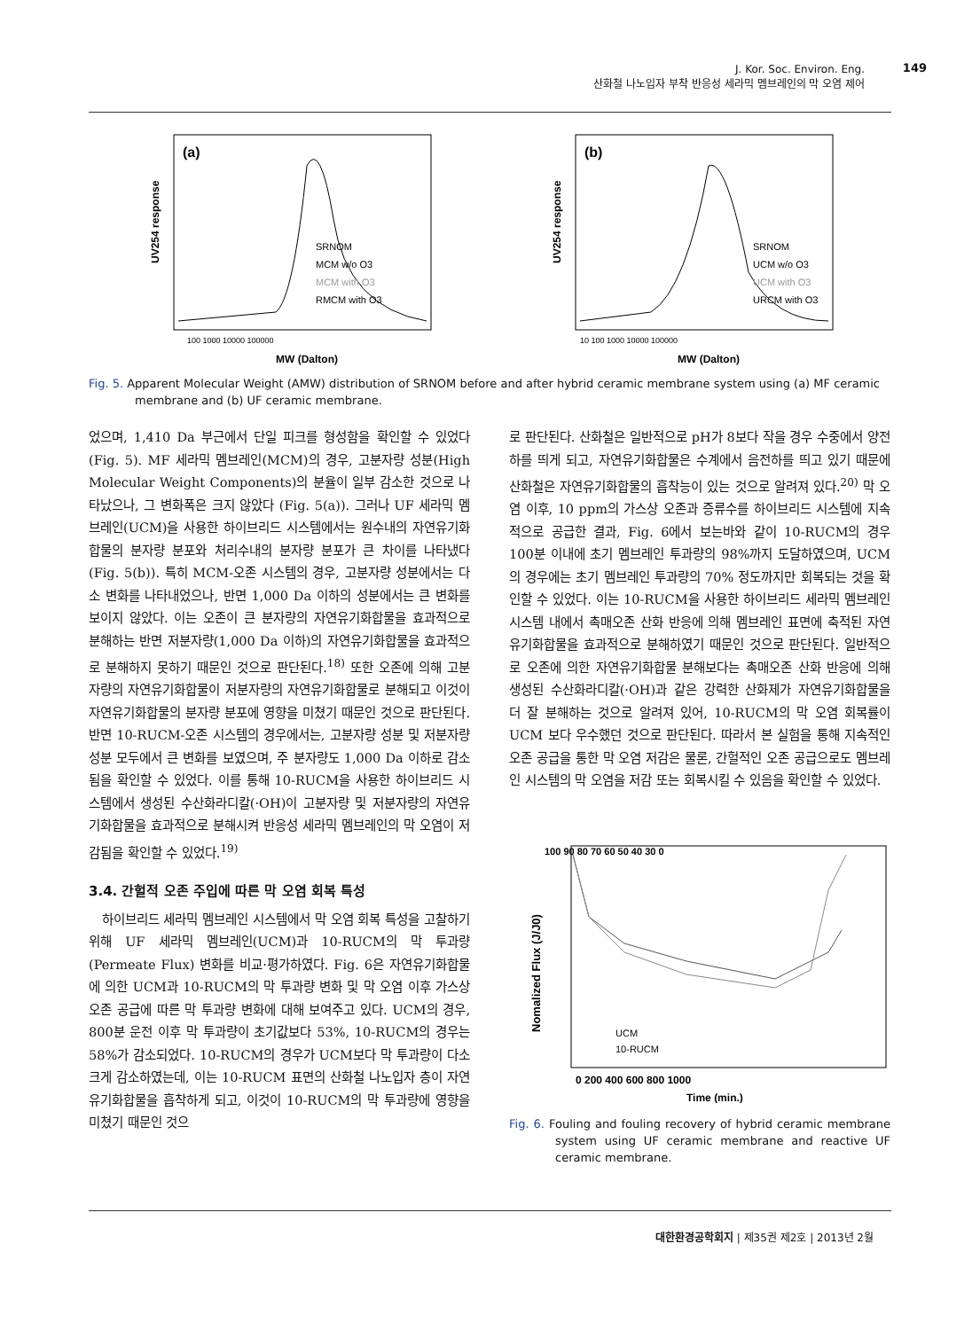J. Kor. Soc. Environ. Eng.
산화철 나노입자 부착 반응성 세라믹 멤브레인의 막 오염 제어
149
(a)
UV254 response
SRNOM
MCM w/o O3
MCM with O3
RMCM with O3
100 1000 10000 100000
MW (Dalton)
(b)
UV254 response
SRNOM
UCM w/o O3
UCM with O3
URCM with O3
10 100 1000 10000 100000
MW (Dalton)
Fig. 5. Apparent Molecular Weight (AMW) distribution of SRNOM before and after hybrid ceramic membrane system using (a) MF ceramic membrane and (b) UF ceramic membrane.
었으며, 1,410 Da 부근에서 단일 피크를 형성함을 확인할 수 있었다(Fig. 5). MF 세라믹 멤브레인(MCM)의 경우, 고분자량 성분(High Molecular Weight Components)의 분율이 일부 감소한 것으로 나타났으나, 그 변화폭은 크지 않았다 (Fig. 5(a)). 그러나 UF 세라믹 멤브레인(UCM)을 사용한 하이브리드 시스템에서는 원수내의 자연유기화합물의 분자량 분포와 처리수내의 분자량 분포가 큰 차이를 나타냈다(Fig. 5(b)). 특히 MCM-오존 시스템의 경우, 고분자량 성분에서는 다소 변화를 나타내었으나, 반면 1,000 Da 이하의 성분에서는 큰 변화를 보이지 않았다. 이는 오존이 큰 분자량의 자연유기화합물을 효과적으로 분해하는 반면 저분자량(1,000 Da 이하)의 자연유기화합물을 효과적으로 분해하지 못하기 때문인 것으로 판단된다.<sup>18)</sup> 또한 오존에 의해 고분자량의 자연유기화합물이 저분자량의 자연유기화합물로 분해되고 이것이 자연유기화합물의 분자량 분포에 영향을 미쳤기 때문인 것으로 판단된다. 반면 10-RUCM-오존 시스템의 경우에서는, 고분자량 성분 및 저분자량 성분 모두에서 큰 변화를 보였으며, 주 분자량도 1,000 Da 이하로 감소됨을 확인할 수 있었다. 이를 통해 10-RUCM을 사용한 하이브리드 시스템에서 생성된 수산화라디칼(·OH)이 고분자량 및 저분자량의 자연유기화합물을 효과적으로 분해시켜 반응성 세라믹 멤브레인의 막 오염이 저감됨을 확인할 수 있었다.<sup>19)</sup>
3.4. 간헐적 오존 주입에 따른 막 오염 회복 특성
하이브리드 세라믹 멤브레인 시스템에서 막 오염 회복 특성을 고찰하기 위해 UF 세라믹 멤브레인(UCM)과 10-RUCM의 막 투과량(Permeate Flux) 변화를 비교·평가하였다. Fig. 6은 자연유기화합물에 의한 UCM과 10-RUCM의 막 투과량 변화 및 막 오염 이후 가스상 오존 공급에 따른 막 투과량 변화에 대해 보여주고 있다. UCM의 경우, 800분 운전 이후 막 투과량이 초기값보다 53%, 10-RUCM의 경우는 58%가 감소되었다. 10-RUCM의 경우가 UCM보다 막 투과량이 다소 크게 감소하였는데, 이는 10-RUCM 표면의 산화철 나노입자 층이 자연유기화합물을 흡착하게 되고, 이것이 10-RUCM의 막 투과량에 영향을 미쳤기 때문인 것으
로 판단된다. 산화철은 일반적으로 pH가 8보다 작을 경우 수중에서 양전하를 띄게 되고, 자연유기화합물은 수계에서 음전하를 띄고 있기 때문에 산화철은 자연유기화합물의 흡착능이 있는 것으로 알려져 있다.<sup>20)</sup> 막 오염 이후, 10 ppm의 가스상 오존과 증류수를 하이브리드 시스템에 지속적으로 공급한 결과, Fig. 6에서 보는바와 같이 10-RUCM의 경우 100분 이내에 초기 멤브레인 투과량의 98%까지 도달하였으며, UCM의 경우에는 초기 멤브레인 투과량의 70% 정도까지만 회복되는 것을 확인할 수 있었다. 이는 10-RUCM을 사용한 하이브리드 세라믹 멤브레인 시스템 내에서 촉매오존 산화 반응에 의해 멤브레인 표면에 축적된 자연유기화합물을 효과적으로 분해하였기 때문인 것으로 판단된다. 일반적으로 오존에 의한 자연유기화합물 분해보다는 촉매오존 산화 반응에 의해 생성된 수산화라디칼(·OH)과 같은 강력한 산화제가 자연유기화합물을 더 잘 분해하는 것으로 알려져 있어, 10-RUCM의 막 오염 회복률이 UCM 보다 우수했던 것으로 판단된다. 따라서 본 실험을 통해 지속적인 오존 공급을 통한 막 오염 저감은 물론, 간헐적인 오존 공급으로도 멤브레인 시스템의 막 오염을 저감 또는 회복시킬 수 있음을 확인할 수 있었다.
Nomalized Flux (J/J0)
100 90 80 70 60 50 40 30 0
UCM
10-RUCM
0 200 400 600 800 1000
Time (min.)
Fig. 6. Fouling and fouling recovery of hybrid ceramic membrane system using UF ceramic membrane and reactive UF ceramic membrane.
대한환경공학회지 | 제35권 제2호 | 2013년 2월